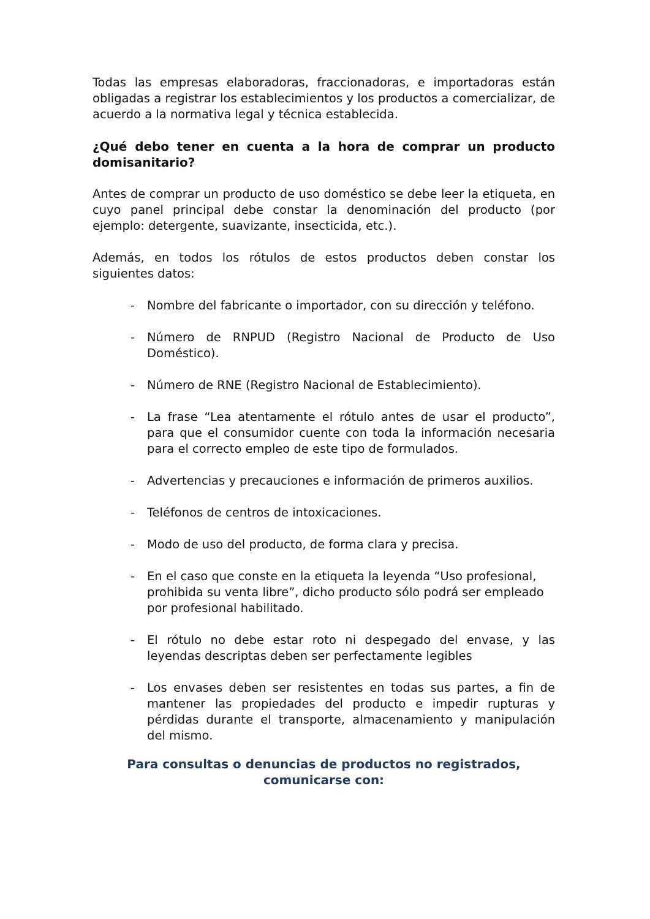Todas las empresas elaboradoras, fraccionadoras, e importadoras están obligadas a registrar los establecimientos y los productos a comercializar, de acuerdo a la normativa legal y técnica establecida.
¿Qué debo tener en cuenta a la hora de comprar un producto domisanitario?
Antes de comprar un producto de uso doméstico se debe leer la etiqueta, en cuyo panel principal debe constar la denominación del producto (por ejemplo: detergente, suavizante, insecticida, etc.).
Además, en todos los rótulos de estos productos deben constar los siguientes datos:
- Nombre del fabricante o importador, con su dirección y teléfono.
- Número de RNPUD (Registro Nacional de Producto de Uso Doméstico).
- Número de RNE (Registro Nacional de Establecimiento).
- La frase “Lea atentamente el rótulo antes de usar el producto”, para que el consumidor cuente con toda la información necesaria para el correcto empleo de este tipo de formulados.
- Advertencias y precauciones e información de primeros auxilios.
- Teléfonos de centros de intoxicaciones.
- Modo de uso del producto, de forma clara y precisa.
- En el caso que conste en la etiqueta la leyenda “Uso profesional, prohibida su venta libre”, dicho producto sólo podrá ser empleado por profesional habilitado.
- El rótulo no debe estar roto ni despegado del envase, y las leyendas descriptas deben ser perfectamente legibles
- Los envases deben ser resistentes en todas sus partes, a fin de mantener las propiedades del producto e impedir rupturas y pérdidas durante el transporte, almacenamiento y manipulación del mismo.
Para consultas o denuncias de productos no registrados, comunicarse con: